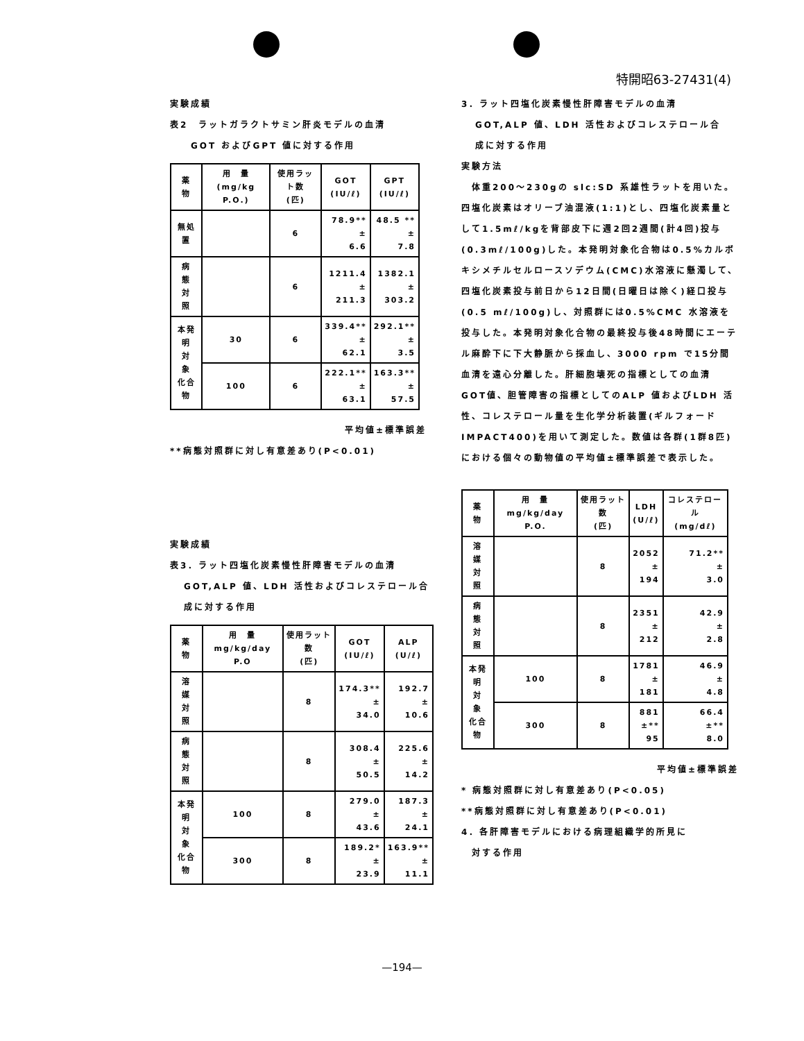特開昭63-27431(4)
実験成績
表2　ラットガラクトサミン肝炎モデルの血清
GOT およびGPT 値に対する作用
| 薬 物 | 用 量 (mg/kg P.O.) | 使用ラット数 (匹) | GOT (IU/ℓ) | GPT (IU/ℓ) |
| --- | --- | --- | --- | --- |
| 無処置 | | 6 | 78.9** ± 6.6 | 48.5 ** ± 7.8 |
| 病 態 対 照 | | 6 | 1211.4 ± 211.3 | 1382.1 ± 303.2 |
| 本発明 対 象 化合物 | 30 | 6 | 339.4** ± 62.1 | 292.1** ± 3.5 |
| | 100 | 6 | 222.1** ± 63.1 | 163.3** ± 57.5 |
平均値±標準誤差
**病態対照群に対し有意差あり(P<0.01)
実験成績
表3．ラット四塩化炭素慢性肝障害モデルの血清
GOT,ALP 値、LDH 活性およびコレステロール合
成に対する作用
| 薬 物 | 用 量 mg/kg/day P.O | 使用ラット数 (匹) | GOT (IU/ℓ) | ALP (U/ℓ) |
| --- | --- | --- | --- | --- |
| 溶 媒 対 照 | | 8 | 174.3** ± 34.0 | 192.7 ± 10.6 |
| 病 態 対 照 | | 8 | 308.4 ± 50.5 | 225.6 ± 14.2 |
| 本発明 対 象 化合物 | 100 | 8 | 279.0 ± 43.6 | 187.3 ± 24.1 |
| | 300 | 8 | 189.2* ± 23.9 | 163.9** ± 11.1 |
3．ラット四塩化炭素慢性肝障害モデルの血清
GOT,ALP 値、LDH 活性およびコレステロール合
成に対する作用
実験方法
　体重200～230gの slc:SD 系雄性ラットを用いた。四塩化炭素はオリーブ油混液(1:1)とし、四塩化炭素量として1.5mℓ/kgを背部皮下に週2回2週間(計4回)投与(0.3mℓ/100g)した。本発明対象化合物は0.5%カルボキシメチルセルロースソデウム(CMC)水溶液に懸濁して、四塩化炭素投与前日から12日間(日曜日は除く)経口投与(0.5 mℓ/100g)し、対照群には0.5%CMC 水溶液を投与した。本発明対象化合物の最終投与後48時間にエーテル麻酔下に下大静脈から採血し、3000 rpm で15分間血清を遠心分離した。肝細胞壊死の指標としての血清 GOT値、胆管障害の指標としてのALP 値およびLDH 活性、コレステロール量を生化学分析装置(ギルフォードIMPACT400)を用いて測定した。数値は各群(1群8匹)における個々の動物値の平均値±標準誤差で表示した。
| 薬 物 | 用 量 mg/kg/day P.O. | 使用ラット数 (匹) | LDH (U/ℓ) | コレステロール (mg/dℓ) |
| --- | --- | --- | --- | --- |
| 溶 媒 対 照 | | 8 | 2052 ± 194 | 71.2** ± 3.0 |
| 病 態 対 照 | | 8 | 2351 ± 212 | 42.9 ± 2.8 |
| 本発明 対 象 化合物 | 100 | 8 | 1781 ± 181 | 46.9 ± 4.8 |
| | 300 | 8 | 881 ±** 95 | 66.4 ±** 8.0 |
平均値±標準誤差
* 病態対照群に対し有意差あり(P<0.05)
**病態対照群に対し有意差あり(P<0.01)
4．各肝障害モデルにおける病理組織学的所見に
　対する作用
—194—